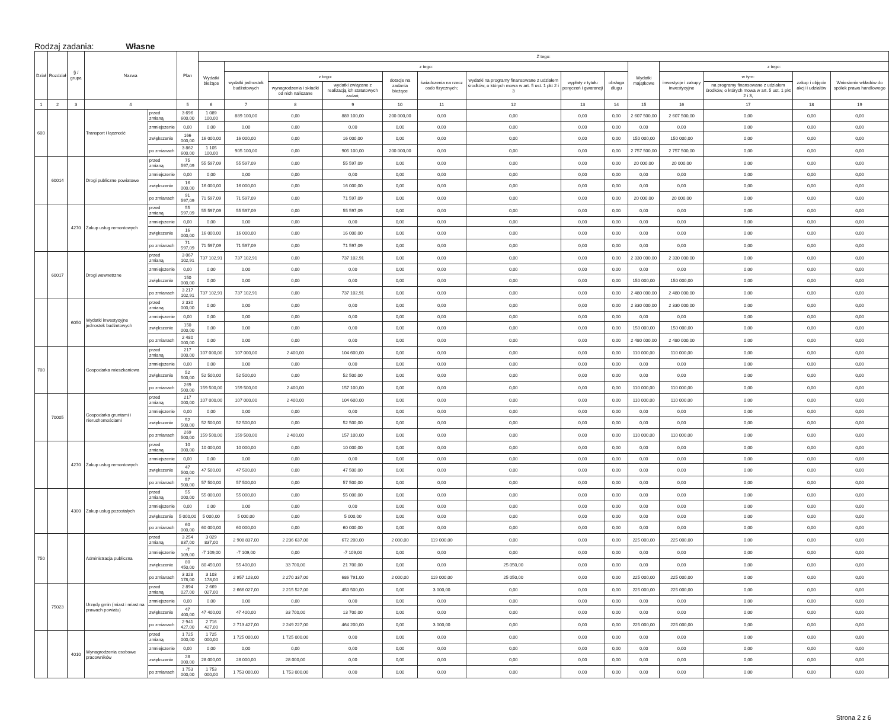Rodzaj zadania: Własne
| Dział | Rozdział | § / grupa | Nazwa | | Plan | Z tego: | | | | | | | | | | | | | |
| --- | --- | --- | --- | --- | --- | --- | --- | --- | --- | --- | --- | --- | --- | --- | --- | --- | --- | --- | --- |
| | | | | | | Wydatki bieżące | z tego: | | | | | | | | Wydatki majątkowe | z tego: | | | |
| | | | | | | | wydatki jednostek budżetowych | z tego: | | dotacje na zadania bieżące | świadczenia na rzecz osób fizycznych; | wydatki na programy finansowane z udziałem środków, o których mowa w art. 5 ust. 1 pkt 2 i 3 | wypłaty z tytułu poręczeń i gwarancji | obsługa długu | | inwestycje i zakupy inwestycyjne | w tym: | zakup i objęcie akcji i udziałów | Wniesienie wkładów do spółek prawa handlowego |
| | | | | | | | | wynagrodzenia i składki od nich naliczane | wydatki związane z realizacją ich statutowych zadań; | | | | | | | | na programy finansowane z udziałem środków, o których mowa w art. 5 ust. 1 pkt 2 i 3, | | |
| 1 | 2 | 3 | 4 | | 5 | 6 | 7 | 8 | 9 | 10 | 11 | 12 | 13 | 14 | 15 | 16 | 17 | 18 | 19 |
| 600 | | | Transport i łączność | przed zmianą | 3 696 600,00 | 1 089 100,00 | 889 100,00 | 0,00 | 889 100,00 | 200 000,00 | 0,00 | 0,00 | 0,00 | 0,00 | 2 607 500,00 | 2 607 500,00 | 0,00 | 0,00 | 0,00 |
| | | | | zmniejszenie | 0,00 | 0,00 | 0,00 | 0,00 | 0,00 | 0,00 | 0,00 | 0,00 | 0,00 | 0,00 | 0,00 | 0,00 | 0,00 | 0,00 | 0,00 |
| | | | | zwiększenie | 166 000,00 | 16 000,00 | 16 000,00 | 0,00 | 16 000,00 | 0,00 | 0,00 | 0,00 | 0,00 | 0,00 | 150 000,00 | 150 000,00 | 0,00 | 0,00 | 0,00 |
| | | | | po zmianach | 3 862 600,00 | 1 105 100,00 | 905 100,00 | 0,00 | 905 100,00 | 200 000,00 | 0,00 | 0,00 | 0,00 | 0,00 | 2 757 500,00 | 2 757 500,00 | 0,00 | 0,00 | 0,00 |
| | 60014 | | Drogi publiczne powiatowe | przed zmianą | 75 597,09 | 55 597,09 | 55 597,09 | 0,00 | 55 597,09 | 0,00 | 0,00 | 0,00 | 0,00 | 0,00 | 20 000,00 | 20 000,00 | 0,00 | 0,00 | 0,00 |
| | | | | zmniejszenie | 0,00 | 0,00 | 0,00 | 0,00 | 0,00 | 0,00 | 0,00 | 0,00 | 0,00 | 0,00 | 0,00 | 0,00 | 0,00 | 0,00 | 0,00 |
| | | | | zwiększenie | 16 000,00 | 16 000,00 | 16 000,00 | 0,00 | 16 000,00 | 0,00 | 0,00 | 0,00 | 0,00 | 0,00 | 0,00 | 0,00 | 0,00 | 0,00 | 0,00 |
| | | | | po zmianach | 91 597,09 | 71 597,09 | 71 597,09 | 0,00 | 71 597,09 | 0,00 | 0,00 | 0,00 | 0,00 | 0,00 | 20 000,00 | 20 000,00 | 0,00 | 0,00 | 0,00 |
| | | 4270 | Zakup usług remontowych | przed zmianą | 55 597,09 | 55 597,09 | 55 597,09 | 0,00 | 55 597,09 | 0,00 | 0,00 | 0,00 | 0,00 | 0,00 | 0,00 | 0,00 | 0,00 | 0,00 | 0,00 |
| | | | | zmniejszenie | 0,00 | 0,00 | 0,00 | 0,00 | 0,00 | 0,00 | 0,00 | 0,00 | 0,00 | 0,00 | 0,00 | 0,00 | 0,00 | 0,00 | 0,00 |
| | | | | zwiększenie | 16 000,00 | 16 000,00 | 16 000,00 | 0,00 | 16 000,00 | 0,00 | 0,00 | 0,00 | 0,00 | 0,00 | 0,00 | 0,00 | 0,00 | 0,00 | 0,00 |
| | | | | po zmianach | 71 597,09 | 71 597,09 | 71 597,09 | 0,00 | 71 597,09 | 0,00 | 0,00 | 0,00 | 0,00 | 0,00 | 0,00 | 0,00 | 0,00 | 0,00 | 0,00 |
| | 60017 | | Drogi wewnetrzne | przed zmianą | 3 067 102,91 | 737 102,91 | 737 102,91 | 0,00 | 737 102,91 | 0,00 | 0,00 | 0,00 | 0,00 | 0,00 | 2 330 000,00 | 2 330 000,00 | 0,00 | 0,00 | 0,00 |
| | | | | zmniejszenie | 0,00 | 0,00 | 0,00 | 0,00 | 0,00 | 0,00 | 0,00 | 0,00 | 0,00 | 0,00 | 0,00 | 0,00 | 0,00 | 0,00 | 0,00 |
| | | | | zwiększenie | 150 000,00 | 0,00 | 0,00 | 0,00 | 0,00 | 0,00 | 0,00 | 0,00 | 0,00 | 0,00 | 150 000,00 | 150 000,00 | 0,00 | 0,00 | 0,00 |
| | | | | po zmianach | 3 217 102,91 | 737 102,91 | 737 102,91 | 0,00 | 737 102,91 | 0,00 | 0,00 | 0,00 | 0,00 | 0,00 | 2 480 000,00 | 2 480 000,00 | 0,00 | 0,00 | 0,00 |
| | | 6050 | Wydatki inwestycyjne jednostek budżetowych | przed zmianą | 2 330 000,00 | 0,00 | 0,00 | 0,00 | 0,00 | 0,00 | 0,00 | 0,00 | 0,00 | 0,00 | 2 330 000,00 | 2 330 000,00 | 0,00 | 0,00 | 0,00 |
| | | | | zmniejszenie | 0,00 | 0,00 | 0,00 | 0,00 | 0,00 | 0,00 | 0,00 | 0,00 | 0,00 | 0,00 | 0,00 | 0,00 | 0,00 | 0,00 | 0,00 |
| | | | | zwiększenie | 150 000,00 | 0,00 | 0,00 | 0,00 | 0,00 | 0,00 | 0,00 | 0,00 | 0,00 | 0,00 | 150 000,00 | 150 000,00 | 0,00 | 0,00 | 0,00 |
| | | | | po zmianach | 2 480 000,00 | 0,00 | 0,00 | 0,00 | 0,00 | 0,00 | 0,00 | 0,00 | 0,00 | 0,00 | 2 480 000,00 | 2 480 000,00 | 0,00 | 0,00 | 0,00 |
| 700 | | | Gospodarka mieszkaniowa | przed zmianą | 217 000,00 | 107 000,00 | 107 000,00 | 2 400,00 | 104 600,00 | 0,00 | 0,00 | 0,00 | 0,00 | 0,00 | 110 000,00 | 110 000,00 | 0,00 | 0,00 | 0,00 |
| | | | | zmniejszenie | 0,00 | 0,00 | 0,00 | 0,00 | 0,00 | 0,00 | 0,00 | 0,00 | 0,00 | 0,00 | 0,00 | 0,00 | 0,00 | 0,00 | 0,00 |
| | | | | zwiększenie | 52 500,00 | 52 500,00 | 52 500,00 | 0,00 | 52 500,00 | 0,00 | 0,00 | 0,00 | 0,00 | 0,00 | 0,00 | 0,00 | 0,00 | 0,00 | 0,00 |
| | | | | po zmianach | 269 500,00 | 159 500,00 | 159 500,00 | 2 400,00 | 157 100,00 | 0,00 | 0,00 | 0,00 | 0,00 | 0,00 | 110 000,00 | 110 000,00 | 0,00 | 0,00 | 0,00 |
| | 70005 | | Gospodarka gruntami i nieruchomościami | przed zmianą | 217 000,00 | 107 000,00 | 107 000,00 | 2 400,00 | 104 600,00 | 0,00 | 0,00 | 0,00 | 0,00 | 0,00 | 110 000,00 | 110 000,00 | 0,00 | 0,00 | 0,00 |
| | | | | zmniejszenie | 0,00 | 0,00 | 0,00 | 0,00 | 0,00 | 0,00 | 0,00 | 0,00 | 0,00 | 0,00 | 0,00 | 0,00 | 0,00 | 0,00 | 0,00 |
| | | | | zwiększenie | 52 500,00 | 52 500,00 | 52 500,00 | 0,00 | 52 500,00 | 0,00 | 0,00 | 0,00 | 0,00 | 0,00 | 0,00 | 0,00 | 0,00 | 0,00 | 0,00 |
| | | | | po zmianach | 269 500,00 | 159 500,00 | 159 500,00 | 2 400,00 | 157 100,00 | 0,00 | 0,00 | 0,00 | 0,00 | 0,00 | 110 000,00 | 110 000,00 | 0,00 | 0,00 | 0,00 |
| | | 4270 | Zakup usług remontowych | przed zmianą | 10 000,00 | 10 000,00 | 10 000,00 | 0,00 | 10 000,00 | 0,00 | 0,00 | 0,00 | 0,00 | 0,00 | 0,00 | 0,00 | 0,00 | 0,00 | 0,00 |
| | | | | zmniejszenie | 0,00 | 0,00 | 0,00 | 0,00 | 0,00 | 0,00 | 0,00 | 0,00 | 0,00 | 0,00 | 0,00 | 0,00 | 0,00 | 0,00 | 0,00 |
| | | | | zwiększenie | 47 500,00 | 47 500,00 | 47 500,00 | 0,00 | 47 500,00 | 0,00 | 0,00 | 0,00 | 0,00 | 0,00 | 0,00 | 0,00 | 0,00 | 0,00 | 0,00 |
| | | | | po zmianach | 57 500,00 | 57 500,00 | 57 500,00 | 0,00 | 57 500,00 | 0,00 | 0,00 | 0,00 | 0,00 | 0,00 | 0,00 | 0,00 | 0,00 | 0,00 | 0,00 |
| | | 4300 | Zakup usług pozostałych | przed zmianą | 55 000,00 | 55 000,00 | 55 000,00 | 0,00 | 55 000,00 | 0,00 | 0,00 | 0,00 | 0,00 | 0,00 | 0,00 | 0,00 | 0,00 | 0,00 | 0,00 |
| | | | | zmniejszenie | 0,00 | 0,00 | 0,00 | 0,00 | 0,00 | 0,00 | 0,00 | 0,00 | 0,00 | 0,00 | 0,00 | 0,00 | 0,00 | 0,00 | 0,00 |
| | | | | zwiększenie | 5 000,00 | 5 000,00 | 5 000,00 | 0,00 | 5 000,00 | 0,00 | 0,00 | 0,00 | 0,00 | 0,00 | 0,00 | 0,00 | 0,00 | 0,00 | 0,00 |
| | | | | po zmianach | 60 000,00 | 60 000,00 | 60 000,00 | 0,00 | 60 000,00 | 0,00 | 0,00 | 0,00 | 0,00 | 0,00 | 0,00 | 0,00 | 0,00 | 0,00 | 0,00 |
| 750 | | | Administracja publiczna | przed zmianą | 3 254 837,00 | 3 029 837,00 | 2 908 837,00 | 2 236 637,00 | 672 200,00 | 2 000,00 | 119 000,00 | 0,00 | 0,00 | 0,00 | 225 000,00 | 225 000,00 | 0,00 | 0,00 | 0,00 |
| | | | | zmniejszenie | -7 109,00 | -7 109,00 | -7 109,00 | 0,00 | -7 109,00 | 0,00 | 0,00 | 0,00 | 0,00 | 0,00 | 0,00 | 0,00 | 0,00 | 0,00 | 0,00 |
| | | | | zwiększenie | 80 450,00 | 80 450,00 | 55 400,00 | 33 700,00 | 21 700,00 | 0,00 | 0,00 | 25 050,00 | 0,00 | 0,00 | 0,00 | 0,00 | 0,00 | 0,00 | 0,00 |
| | | | | po zmianach | 3 328 178,00 | 3 103 178,00 | 2 957 128,00 | 2 270 337,00 | 686 791,00 | 2 000,00 | 119 000,00 | 25 050,00 | 0,00 | 0,00 | 225 000,00 | 225 000,00 | 0,00 | 0,00 | 0,00 |
| | 75023 | | Urzędy gmin (miast i miast na prawach powiatu) | przed zmianą | 2 894 027,00 | 2 669 027,00 | 2 666 027,00 | 2 215 527,00 | 450 500,00 | 0,00 | 3 000,00 | 0,00 | 0,00 | 0,00 | 225 000,00 | 225 000,00 | 0,00 | 0,00 | 0,00 |
| | | | | zmniejszenie | 0,00 | 0,00 | 0,00 | 0,00 | 0,00 | 0,00 | 0,00 | 0,00 | 0,00 | 0,00 | 0,00 | 0,00 | 0,00 | 0,00 | 0,00 |
| | | | | zwiększenie | 47 400,00 | 47 400,00 | 47 400,00 | 33 700,00 | 13 700,00 | 0,00 | 0,00 | 0,00 | 0,00 | 0,00 | 0,00 | 0,00 | 0,00 | 0,00 | 0,00 |
| | | | | po zmianach | 2 941 427,00 | 2 716 427,00 | 2 713 427,00 | 2 249 227,00 | 464 200,00 | 0,00 | 3 000,00 | 0,00 | 0,00 | 0,00 | 225 000,00 | 225 000,00 | 0,00 | 0,00 | 0,00 |
| | | 4010 | Wynagrodzenia osobowe pracowników | przed zmianą | 1 725 000,00 | 1 725 000,00 | 1 725 000,00 | 1 725 000,00 | 0,00 | 0,00 | 0,00 | 0,00 | 0,00 | 0,00 | 0,00 | 0,00 | 0,00 | 0,00 | 0,00 |
| | | | | zmniejszenie | 0,00 | 0,00 | 0,00 | 0,00 | 0,00 | 0,00 | 0,00 | 0,00 | 0,00 | 0,00 | 0,00 | 0,00 | 0,00 | 0,00 | 0,00 |
| | | | | zwiększenie | 28 000,00 | 28 000,00 | 28 000,00 | 28 000,00 | 0,00 | 0,00 | 0,00 | 0,00 | 0,00 | 0,00 | 0,00 | 0,00 | 0,00 | 0,00 | 0,00 |
| | | | | po zmianach | 1 753 000,00 | 1 753 000,00 | 1 753 000,00 | 1 753 000,00 | 0,00 | 0,00 | 0,00 | 0,00 | 0,00 | 0,00 | 0,00 | 0,00 | 0,00 | 0,00 | 0,00 |
Strona 2 z 6